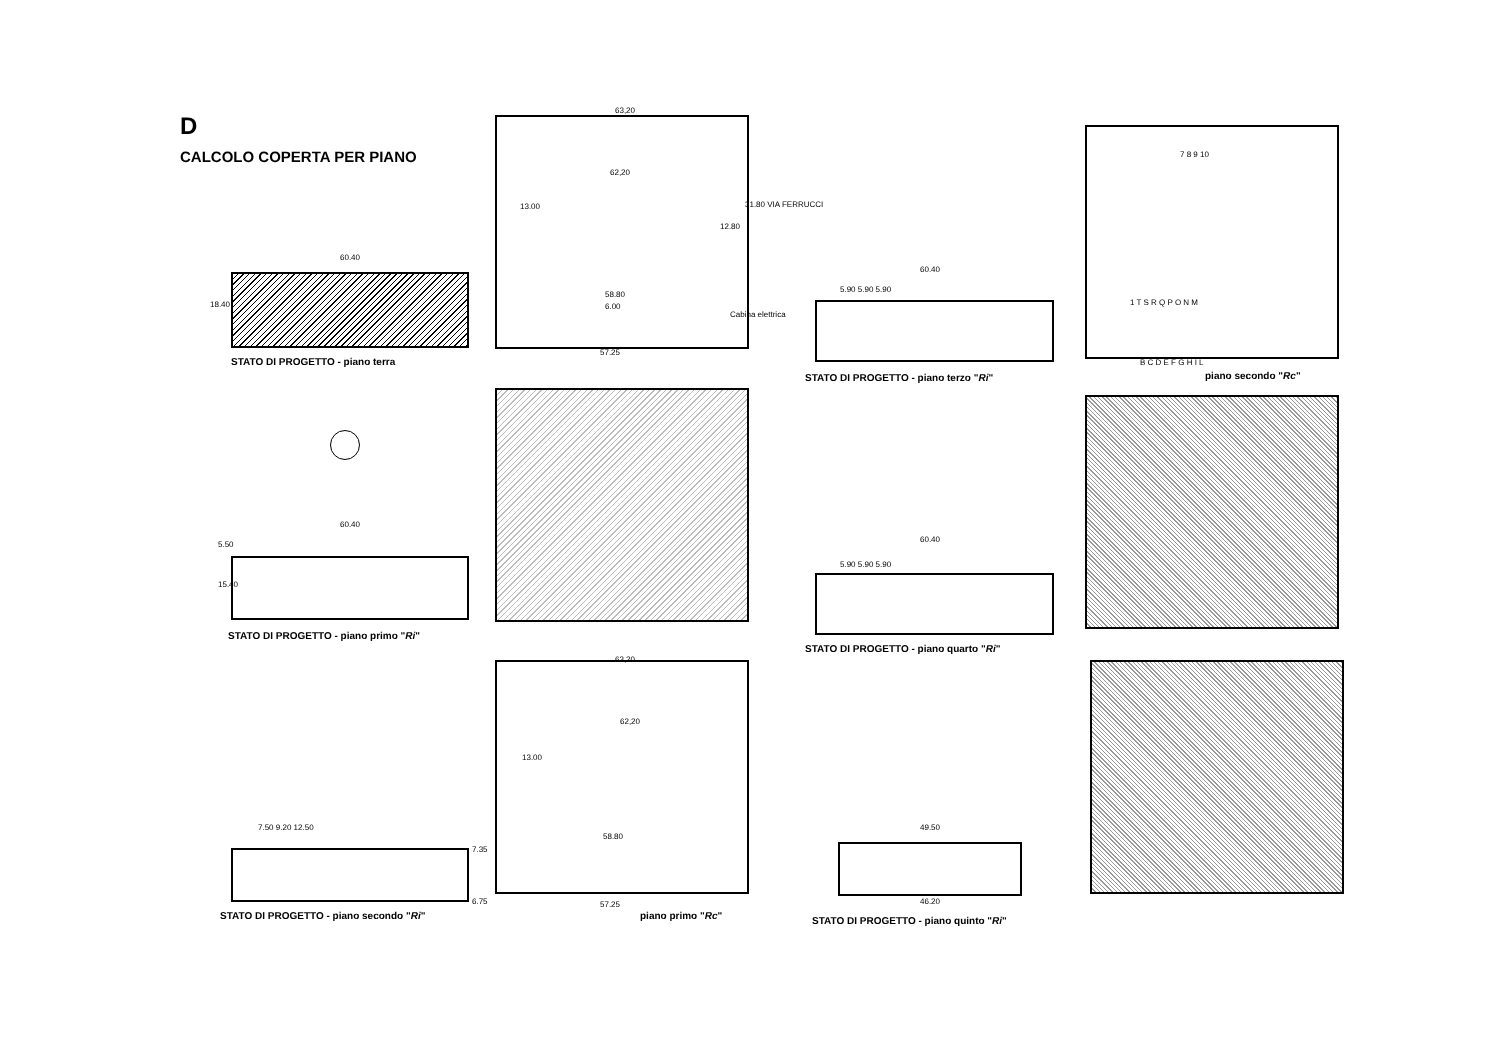D
CALCOLO COPERTA PER PIANO
60.40
18.40
STATO DI PROGETTO - piano terra
63,20
62,20
13.00
12.80
58.80
6.00
57.25
31.80 VIA FERRUCCI
Cabina elettrica
60.40
5.50
15.40
STATO DI PROGETTO - piano primo "Ri"
63,20
62,20
13.00
58.80
57.25
7.50 9.20 12.50
7.35
6.75
STATO DI PROGETTO - piano secondo "Ri"
piano primo "Rc"
7 8 9 10
1 T S R Q P O N M
B C D E F G H I L
60.40
5.90 5.90 5.90
STATO DI PROGETTO - piano terzo "Ri"
piano secondo "Rc"
60.40
5.90 5.90 5.90
STATO DI PROGETTO - piano quarto "Ri"
49.50
46.20
STATO DI PROGETTO - piano quinto "Ri"